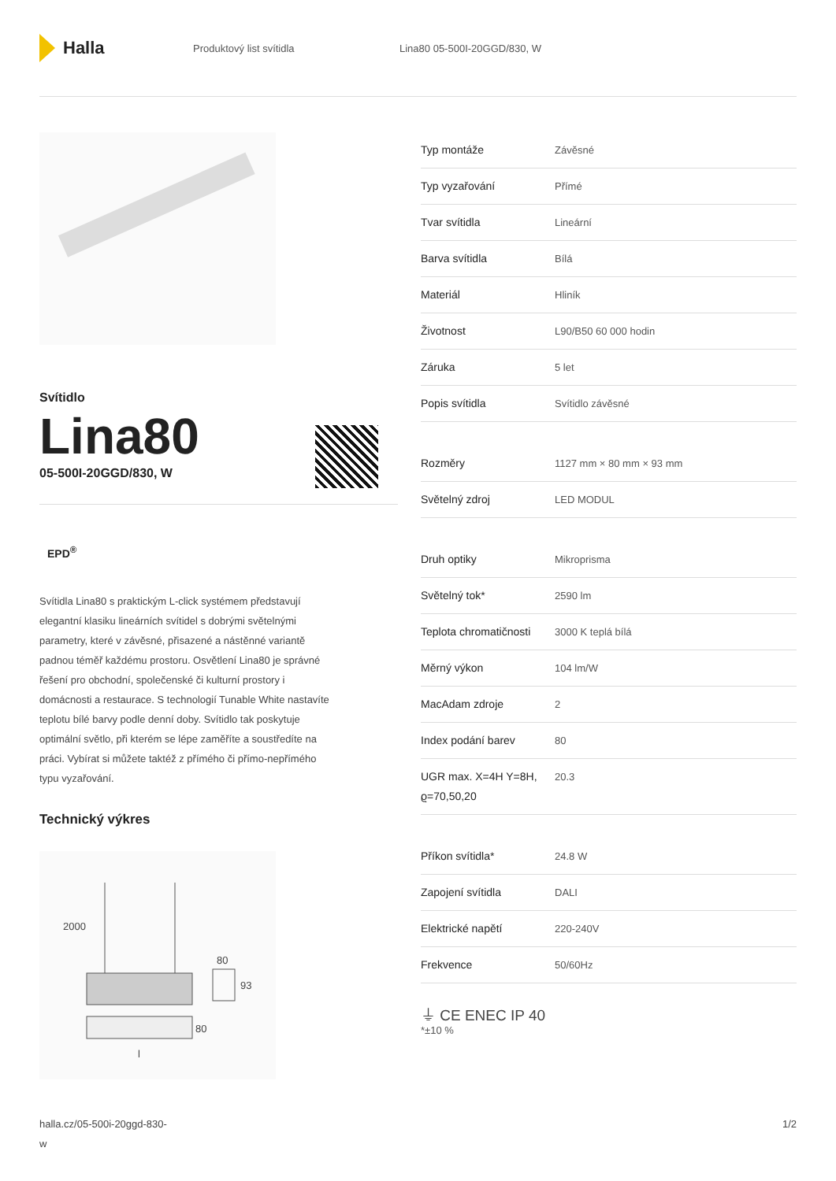Halla
Produktový list svítidla Lina80 05-500I-20GGD/830, W
Svítidlo
Lina80
05-500I-20GGD/830, W
EPD<sup>®</sup>
Svítidla Lina80 s praktickým L-click systémem představují elegantní klasiku lineárních svítidel s dobrými světelnými parametry, které v závěsné, přisazené a nástěnné variantě padnou téměř každému prostoru. Osvětlení Lina80 je správné řešení pro obchodní, společenské či kulturní prostory i domácnosti a restaurace. S technologií Tunable White nastavíte teplotu bílé barvy podle denní doby. Svítidlo tak poskytuje optimální světlo, při kterém se lépe zaměříte a soustředíte na práci. Vybírat si můžete taktéž z přímého či přímo-nepřímého typu vyzařování.
Technický výkres
2000
80
93
80
l
| Typ montáže | Závěsné |
| Typ vyzařování | Přímé |
| Tvar svítidla | Lineární |
| Barva svítidla | Bílá |
| Materiál | Hliník |
| Životnost | L90/B50 60 000 hodin |
| Záruka | 5 let |
| Popis svítidla | Svítidlo závěsné |
| Rozměry | 1127 mm × 80 mm × 93 mm |
| Světelný zdroj | LED MODUL |
| Druh optiky | Mikroprisma |
| Světelný tok* | 2590 lm |
| Teplota chromatičnosti | 3000 K teplá bílá |
| Měrný výkon | 104 lm/W |
| MacAdam zdroje | 2 |
| Index podání barev | 80 |
| UGR max. X=4H Y=8H, ϱ=70,50,20 | 20.3 |
| Příkon svítidla* | 24.8 W |
| Zapojení svítidla | DALI |
| Elektrické napětí | 220-240V |
| Frekvence | 50/60Hz |
⏚ CE ENEC IP 40
*±10 %
halla.cz/05-500i-20ggd-830-
w
1/2